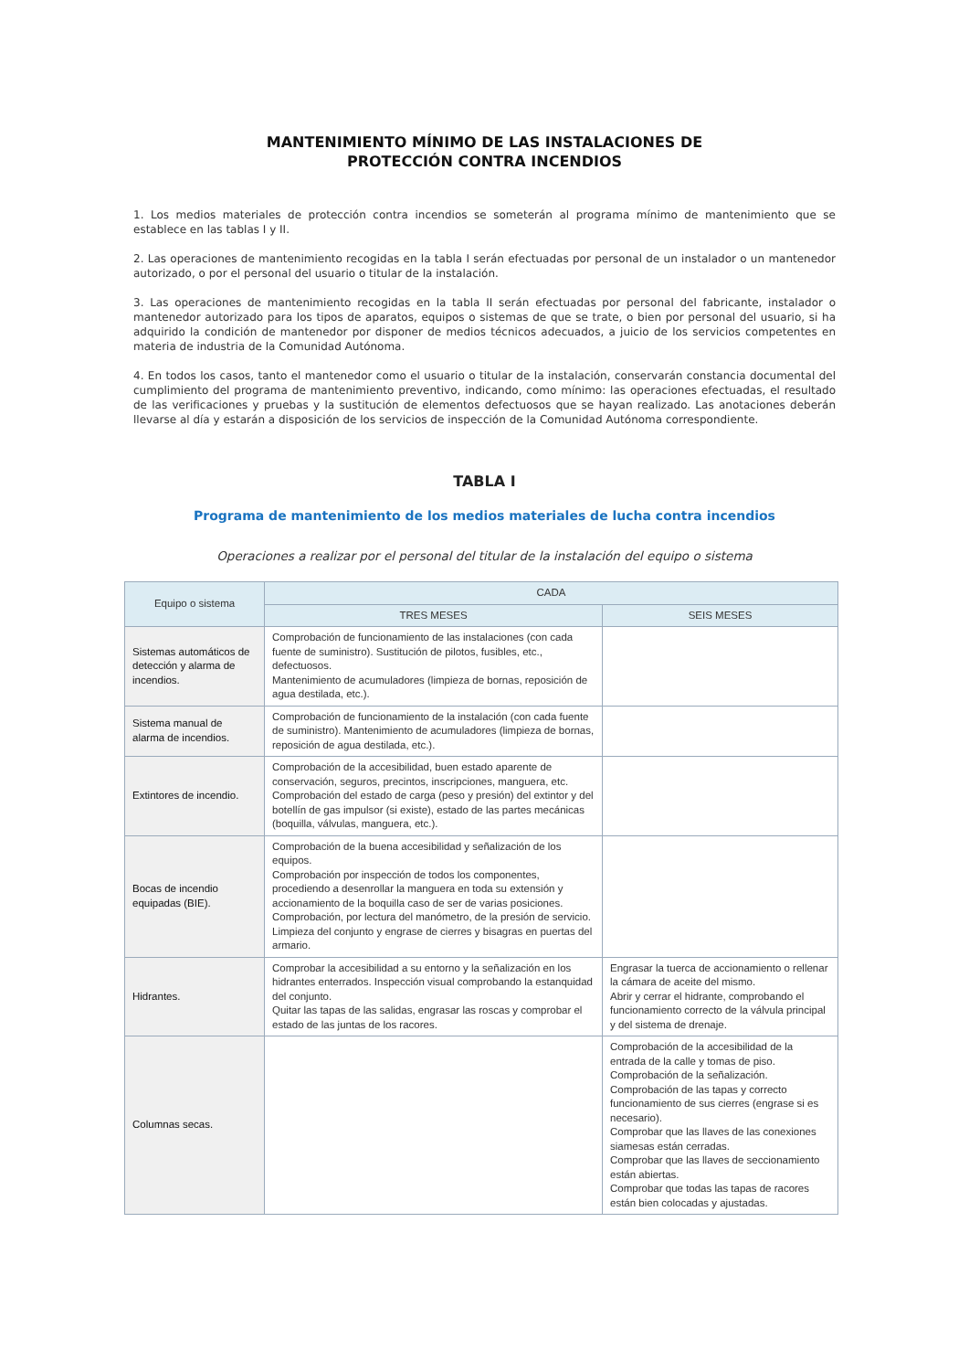MANTENIMIENTO MÍNIMO DE LAS INSTALACIONES DE
PROTECCIÓN CONTRA INCENDIOS
1. Los medios materiales de protección contra incendios se someterán al programa mínimo de mantenimiento que se establece en las tablas I y II.
2. Las operaciones de mantenimiento recogidas en la tabla I serán efectuadas por personal de un instalador o un mantenedor autorizado, o por el personal del usuario o titular de la instalación.
3. Las operaciones de mantenimiento recogidas en la tabla II serán efectuadas por personal del fabricante, instalador o mantenedor autorizado para los tipos de aparatos, equipos o sistemas de que se trate, o bien por personal del usuario, si ha adquirido la condición de mantenedor por disponer de medios técnicos adecuados, a juicio de los servicios competentes en materia de industria de la Comunidad Autónoma.
4. En todos los casos, tanto el mantenedor como el usuario o titular de la instalación, conservarán constancia documental del cumplimiento del programa de mantenimiento preventivo, indicando, como mínimo: las operaciones efectuadas, el resultado de las verificaciones y pruebas y la sustitución de elementos defectuosos que se hayan realizado. Las anotaciones deberán llevarse al día y estarán a disposición de los servicios de inspección de la Comunidad Autónoma correspondiente.
TABLA I
Programa de mantenimiento de los medios materiales de lucha contra incendios
Operaciones a realizar por el personal del titular de la instalación del equipo o sistema
| Equipo o sistema | CADA | |
| --- | --- | --- |
| | TRES MESES | SEIS MESES |
| Sistemas automáticos de detección y alarma de incendios. | Comprobación de funcionamiento de las instalaciones (con cada fuente de suministro). Sustitución de pilotos, fusibles, etc., defectuosos. Mantenimiento de acumuladores (limpieza de bornas, reposición de agua destilada, etc.). | |
| Sistema manual de alarma de incendios. | Comprobación de funcionamiento de la instalación (con cada fuente de suministro). Mantenimiento de acumuladores (limpieza de bornas, reposición de agua destilada, etc.). | |
| Extintores de incendio. | Comprobación de la accesibilidad, buen estado aparente de conservación, seguros, precintos, inscripciones, manguera, etc. Comprobación del estado de carga (peso y presión) del extintor y del botellín de gas impulsor (si existe), estado de las partes mecánicas (boquilla, válvulas, manguera, etc.). | |
| Bocas de incendio equipadas (BIE). | Comprobación de la buena accesibilidad y señalización de los equipos. Comprobación por inspección de todos los componentes, procediendo a desenrollar la manguera en toda su extensión y accionamiento de la boquilla caso de ser de varias posiciones. Comprobación, por lectura del manómetro, de la presión de servicio. Limpieza del conjunto y engrase de cierres y bisagras en puertas del armario. | |
| Hidrantes. | Comprobar la accesibilidad a su entorno y la señalización en los hidrantes enterrados. Inspección visual comprobando la estanquidad del conjunto. Quitar las tapas de las salidas, engrasar las roscas y comprobar el estado de las juntas de los racores. | Engrasar la tuerca de accionamiento o rellenar la cámara de aceite del mismo. Abrir y cerrar el hidrante, comprobando el funcionamiento correcto de la válvula principal y del sistema de drenaje. |
| Columnas secas. | | Comprobación de la accesibilidad de la entrada de la calle y tomas de piso. Comprobación de la señalización. Comprobación de las tapas y correcto funcionamiento de sus cierres (engrase si es necesario). Comprobar que las llaves de las conexiones siamesas están cerradas. Comprobar que las llaves de seccionamiento están abiertas. Comprobar que todas las tapas de racores están bien colocadas y ajustadas. |